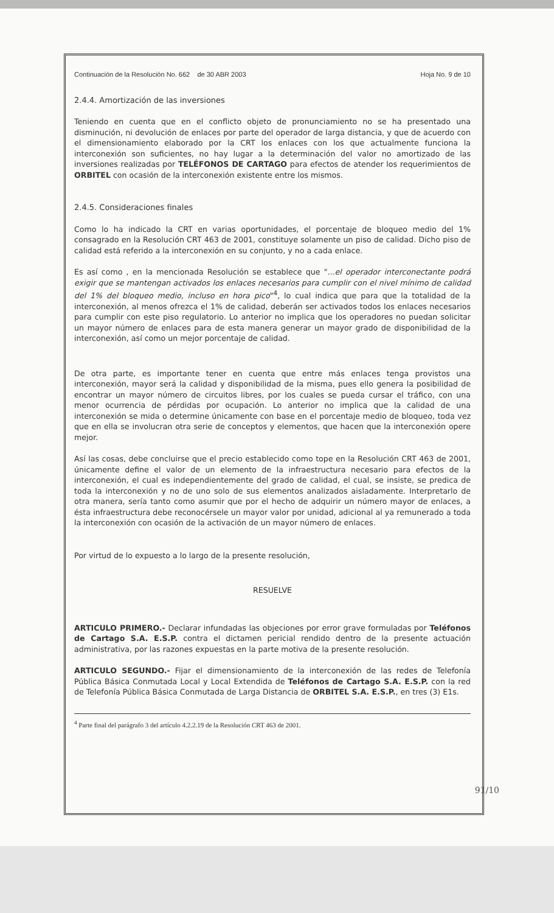Continuación de la Resolución No. 662 de 30 ABR 2003 Hoja No. 9 de 10
2.4.4. Amortización de las inversiones
Teniendo en cuenta que en el conflicto objeto de pronunciamiento no se ha presentado una disminución, ni devolución de enlaces por parte del operador de larga distancia, y que de acuerdo con el dimensionamiento elaborado por la CRT los enlaces con los que actualmente funciona la interconexión son suficientes, no hay lugar a la determinación del valor no amortizado de las inversiones realizadas por TELÉFONOS DE CARTAGO para efectos de atender los requerimientos de ORBITEL con ocasión de la interconexión existente entre los mismos.
2.4.5. Consideraciones finales
Como lo ha indicado la CRT en varias oportunidades, el porcentaje de bloqueo medio del 1% consagrado en la Resolución CRT 463 de 2001, constituye solamente un piso de calidad. Dicho piso de calidad está referido a la interconexión en su conjunto, y no a cada enlace.
Es así como , en la mencionada Resolución se establece que "...el operador interconectante podrá exigir que se mantengan activados los enlaces necesarios para cumplir con el nivel mínimo de calidad del 1% del bloqueo medio, incluso en hora pico"<sup>4</sup>, lo cual indica que para que la totalidad de la interconexión, al menos ofrezca el 1% de calidad, deberán ser activados todos los enlaces necesarios para cumplir con este piso regulatorio. Lo anterior no implica que los operadores no puedan solicitar un mayor número de enlaces para de esta manera generar un mayor grado de disponibilidad de la interconexión, así como un mejor porcentaje de calidad.
De otra parte, es importante tener en cuenta que entre más enlaces tenga provistos una interconexión, mayor será la calidad y disponibilidad de la misma, pues ello genera la posibilidad de encontrar un mayor número de circuitos libres, por los cuales se pueda cursar el tráfico, con una menor ocurrencia de pérdidas por ocupación. Lo anterior no implica que la calidad de una interconexión se mida o determine únicamente con base en el porcentaje medio de bloqueo, toda vez que en ella se involucran otra serie de conceptos y elementos, que hacen que la interconexión opere mejor.
Así las cosas, debe concluirse que el precio establecido como tope en la Resolución CRT 463 de 2001, únicamente define el valor de un elemento de la infraestructura necesario para efectos de la interconexión, el cual es independientemente del grado de calidad, el cual, se insiste, se predica de toda la interconexión y no de uno solo de sus elementos analizados aisladamente. Interpretarlo de otra manera, sería tanto como asumir que por el hecho de adquirir un número mayor de enlaces, a ésta infraestructura debe reconocérsele un mayor valor por unidad, adicional al ya remunerado a toda la interconexión con ocasión de la activación de un mayor número de enlaces.
Por virtud de lo expuesto a lo largo de la presente resolución,
RESUELVE
ARTICULO PRIMERO.- Declarar infundadas las objeciones por error grave formuladas por Teléfonos de Cartago S.A. E.S.P. contra el dictamen pericial rendido dentro de la presente actuación administrativa, por las razones expuestas en la parte motiva de la presente resolución.
ARTICULO SEGUNDO.- Fijar el dimensionamiento de la interconexión de las redes de Telefonía Pública Básica Conmutada Local y Local Extendida de Teléfonos de Cartago S.A. E.S.P. con la red de Telefonía Pública Básica Conmutada de Larga Distancia de ORBITEL S.A. E.S.P., en tres (3) E1s.
<sup>4</sup> Parte final del parágrafo 3 del artículo 4.2.2.19 de la Resolución CRT 463 de 2001.
91/10